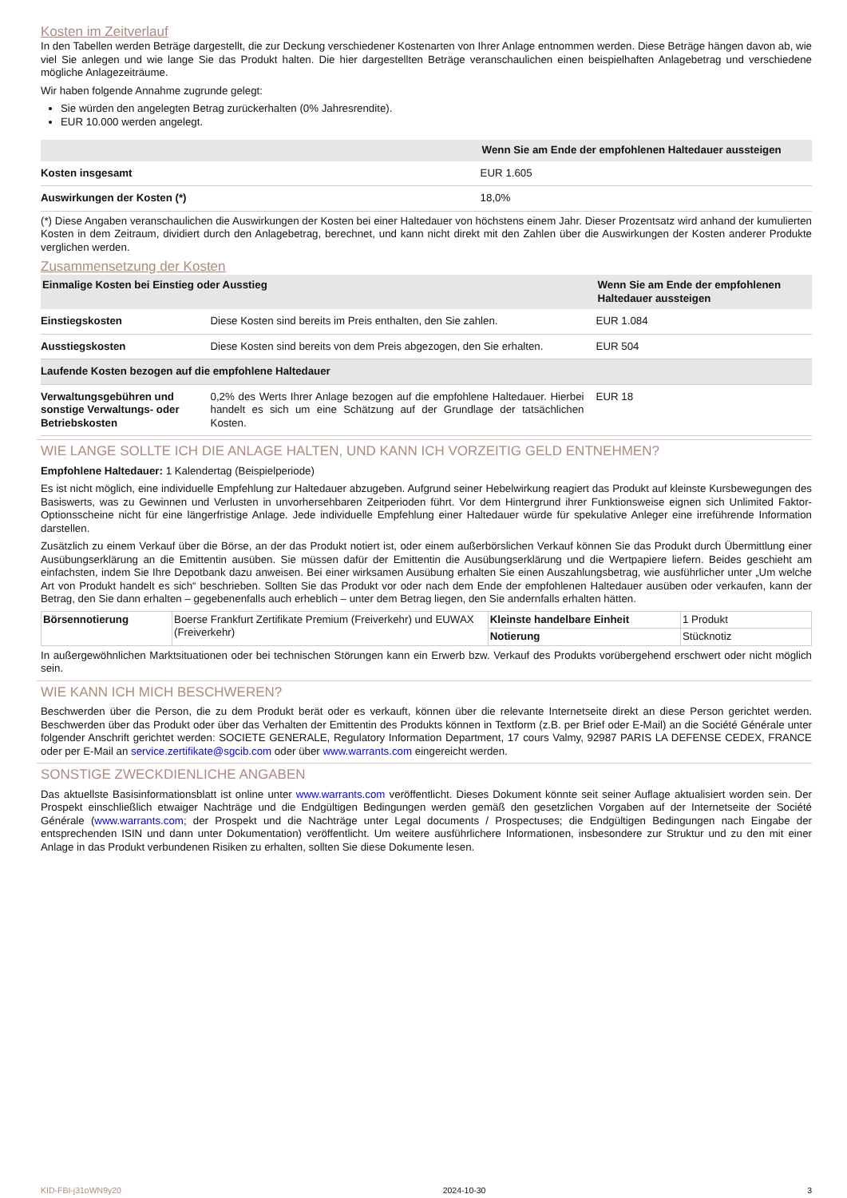Kosten im Zeitverlauf
In den Tabellen werden Beträge dargestellt, die zur Deckung verschiedener Kostenarten von Ihrer Anlage entnommen werden. Diese Beträge hängen davon ab, wie viel Sie anlegen und wie lange Sie das Produkt halten. Die hier dargestellten Beträge veranschaulichen einen beispielhaften Anlagebetrag und verschiedene mögliche Anlagezeiträume.
Wir haben folgende Annahme zugrunde gelegt:
Sie würden den angelegten Betrag zurückerhalten (0% Jahresrendite).
EUR 10.000 werden angelegt.
| | Wenn Sie am Ende der empfohlenen Haltedauer aussteigen |
| --- | --- |
| Kosten insgesamt | EUR 1.605 |
| Auswirkungen der Kosten (*) | 18,0% |
(*) Diese Angaben veranschaulichen die Auswirkungen der Kosten bei einer Haltedauer von höchstens einem Jahr. Dieser Prozentsatz wird anhand der kumulierten Kosten in dem Zeitraum, dividiert durch den Anlagebetrag, berechnet, und kann nicht direkt mit den Zahlen über die Auswirkungen der Kosten anderer Produkte verglichen werden.
Zusammensetzung der Kosten
| Einmalige Kosten bei Einstieg oder Ausstieg | | Wenn Sie am Ende der empfohlenen Haltedauer aussteigen |
| --- | --- | --- |
| Einstiegskosten | Diese Kosten sind bereits im Preis enthalten, den Sie zahlen. | EUR 1.084 |
| Ausstiegskosten | Diese Kosten sind bereits von dem Preis abgezogen, den Sie erhalten. | EUR 504 |
| Laufende Kosten bezogen auf die empfohlene Haltedauer | | |
| Verwaltungsgebühren und sonstige Verwaltungs- oder Betriebskosten | 0,2% des Werts Ihrer Anlage bezogen auf die empfohlene Haltedauer. Hierbei handelt es sich um eine Schätzung auf der Grundlage der tatsächlichen Kosten. | EUR 18 |
WIE LANGE SOLLTE ICH DIE ANLAGE HALTEN, UND KANN ICH VORZEITIG GELD ENTNEHMEN?
Empfohlene Haltedauer: 1 Kalendertag (Beispielperiode)
Es ist nicht möglich, eine individuelle Empfehlung zur Haltedauer abzugeben. Aufgrund seiner Hebelwirkung reagiert das Produkt auf kleinste Kursbewegungen des Basiswerts, was zu Gewinnen und Verlusten in unvorhersehbaren Zeitperioden führt. Vor dem Hintergrund ihrer Funktionsweise eignen sich Unlimited Faktor-Optionsscheine nicht für eine längerfristige Anlage. Jede individuelle Empfehlung einer Haltedauer würde für spekulative Anleger eine irreführende Information darstellen.
Zusätzlich zu einem Verkauf über die Börse, an der das Produkt notiert ist, oder einem außerbörslichen Verkauf können Sie das Produkt durch Übermittlung einer Ausübungserklärung an die Emittentin ausüben. Sie müssen dafür der Emittentin die Ausübungserklärung und die Wertpapiere liefern. Beides geschieht am einfachsten, indem Sie Ihre Depotbank dazu anweisen. Bei einer wirksamen Ausübung erhalten Sie einen Auszahlungsbetrag, wie ausführlicher unter „Um welche Art von Produkt handelt es sich“ beschrieben. Sollten Sie das Produkt vor oder nach dem Ende der empfohlenen Haltedauer ausüben oder verkaufen, kann der Betrag, den Sie dann erhalten – gegebenenfalls auch erheblich – unter dem Betrag liegen, den Sie andernfalls erhalten hätten.
| Börsennotierung | Boerse Frankfurt Zertifikate Premium (Freiverkehr) und EUWAX (Freiverkehr) | Kleinste handelbare Einheit | 1 Produkt |
| | | Notierung | Stücknotiz |
In außergewöhnlichen Marktsituationen oder bei technischen Störungen kann ein Erwerb bzw. Verkauf des Produkts vorübergehend erschwert oder nicht möglich sein.
WIE KANN ICH MICH BESCHWEREN?
Beschwerden über die Person, die zu dem Produkt berät oder es verkauft, können über die relevante Internetseite direkt an diese Person gerichtet werden. Beschwerden über das Produkt oder über das Verhalten der Emittentin des Produkts können in Textform (z.B. per Brief oder E-Mail) an die Société Générale unter folgender Anschrift gerichtet werden: SOCIETE GENERALE, Regulatory Information Department, 17 cours Valmy, 92987 PARIS LA DEFENSE CEDEX, FRANCE oder per E-Mail an service.zertifikate@sgcib.com oder über www.warrants.com eingereicht werden.
SONSTIGE ZWECKDIENLICHE ANGABEN
Das aktuellste Basisinformationsblatt ist online unter www.warrants.com veröffentlicht. Dieses Dokument könnte seit seiner Auflage aktualisiert worden sein. Der Prospekt einschließlich etwaiger Nachträge und die Endgültigen Bedingungen werden gemäß den gesetzlichen Vorgaben auf der Internetseite der Société Générale (www.warrants.com; der Prospekt und die Nachträge unter Legal documents / Prospectuses; die Endgültigen Bedingungen nach Eingabe der entsprechenden ISIN und dann unter Dokumentation) veröffentlicht. Um weitere ausführlichere Informationen, insbesondere zur Struktur und zu den mit einer Anlage in das Produkt verbundenen Risiken zu erhalten, sollten Sie diese Dokumente lesen.
KID-FBI-j31oWN9y20 2024-10-30 3